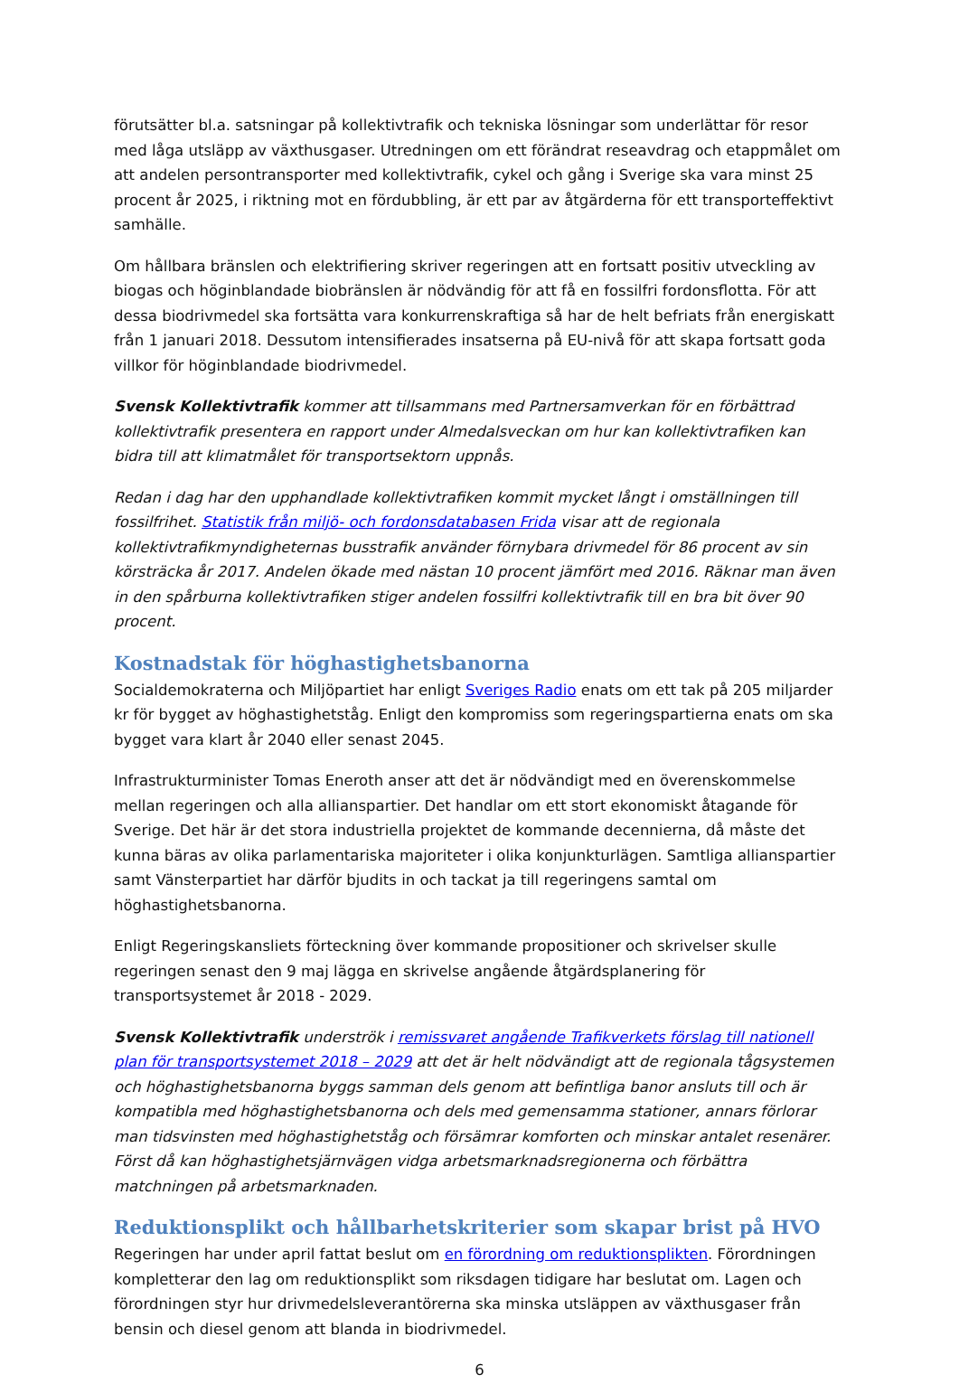förutsätter bl.a. satsningar på kollektivtrafik och tekniska lösningar som underlättar för resor med låga utsläpp av växthusgaser. Utredningen om ett förändrat reseavdrag och etappmålet om att andelen persontransporter med kollektivtrafik, cykel och gång i Sverige ska vara minst 25 procent år 2025, i riktning mot en fördubbling, är ett par av åtgärderna för ett transporteffektivt samhälle.
Om hållbara bränslen och elektrifiering skriver regeringen att en fortsatt positiv utveckling av biogas och höginblandade biobränslen är nödvändig för att få en fossilfri fordonsflotta. För att dessa biodrivmedel ska fortsätta vara konkurrenskraftiga så har de helt befriats från energiskatt från 1 januari 2018. Dessutom intensifierades insatserna på EU-nivå för att skapa fortsatt goda villkor för höginblandade biodrivmedel.
Svensk Kollektivtrafik kommer att tillsammans med Partnersamverkan för en förbättrad kollektivtrafik presentera en rapport under Almedalsveckan om hur kan kollektivtrafiken kan bidra till att klimatmålet för transportsektorn uppnås.
Redan i dag har den upphandlade kollektivtrafiken kommit mycket långt i omställningen till fossilfrihet. Statistik från miljö- och fordonsdatabasen Frida visar att de regionala kollektivtrafikmyndigheternas busstrafik använder förnybara drivmedel för 86 procent av sin körsträcka år 2017. Andelen ökade med nästan 10 procent jämfört med 2016. Räknar man även in den spårburna kollektivtrafiken stiger andelen fossilfri kollektivtrafik till en bra bit över 90 procent.
Kostnadstak för höghastighetsbanorna
Socialdemokraterna och Miljöpartiet har enligt Sveriges Radio enats om ett tak på 205 miljarder kr för bygget av höghastighetståg. Enligt den kompromiss som regeringspartierna enats om ska bygget vara klart år 2040 eller senast 2045.
Infrastrukturminister Tomas Eneroth anser att det är nödvändigt med en överenskommelse mellan regeringen och alla allianspartier. Det handlar om ett stort ekonomiskt åtagande för Sverige. Det här är det stora industriella projektet de kommande decennierna, då måste det kunna bäras av olika parlamentariska majoriteter i olika konjunkturlägen. Samtliga allianspartier samt Vänsterpartiet har därför bjudits in och tackat ja till regeringens samtal om höghastighetsbanorna.
Enligt Regeringskansliets förteckning över kommande propositioner och skrivelser skulle regeringen senast den 9 maj lägga en skrivelse angående åtgärdsplanering för transportsystemet år 2018 - 2029.
Svensk Kollektivtrafik underströk i remissvaret angående Trafikverkets förslag till nationell plan för transportsystemet 2018 – 2029 att det är helt nödvändigt att de regionala tågsystemen och höghastighetsbanorna byggs samman dels genom att befintliga banor ansluts till och är kompatibla med höghastighetsbanorna och dels med gemensamma stationer, annars förlorar man tidsvinsten med höghastighetståg och försämrar komforten och minskar antalet resenärer. Först då kan höghastighetsjärnvägen vidga arbetsmarknadsregionerna och förbättra matchningen på arbetsmarknaden.
Reduktionsplikt och hållbarhetskriterier som skapar brist på HVO
Regeringen har under april fattat beslut om en förordning om reduktionsplikten. Förordningen kompletterar den lag om reduktionsplikt som riksdagen tidigare har beslutat om. Lagen och förordningen styr hur drivmedelsleverantörerna ska minska utsläppen av växthusgaser från bensin och diesel genom att blanda in biodrivmedel.
6